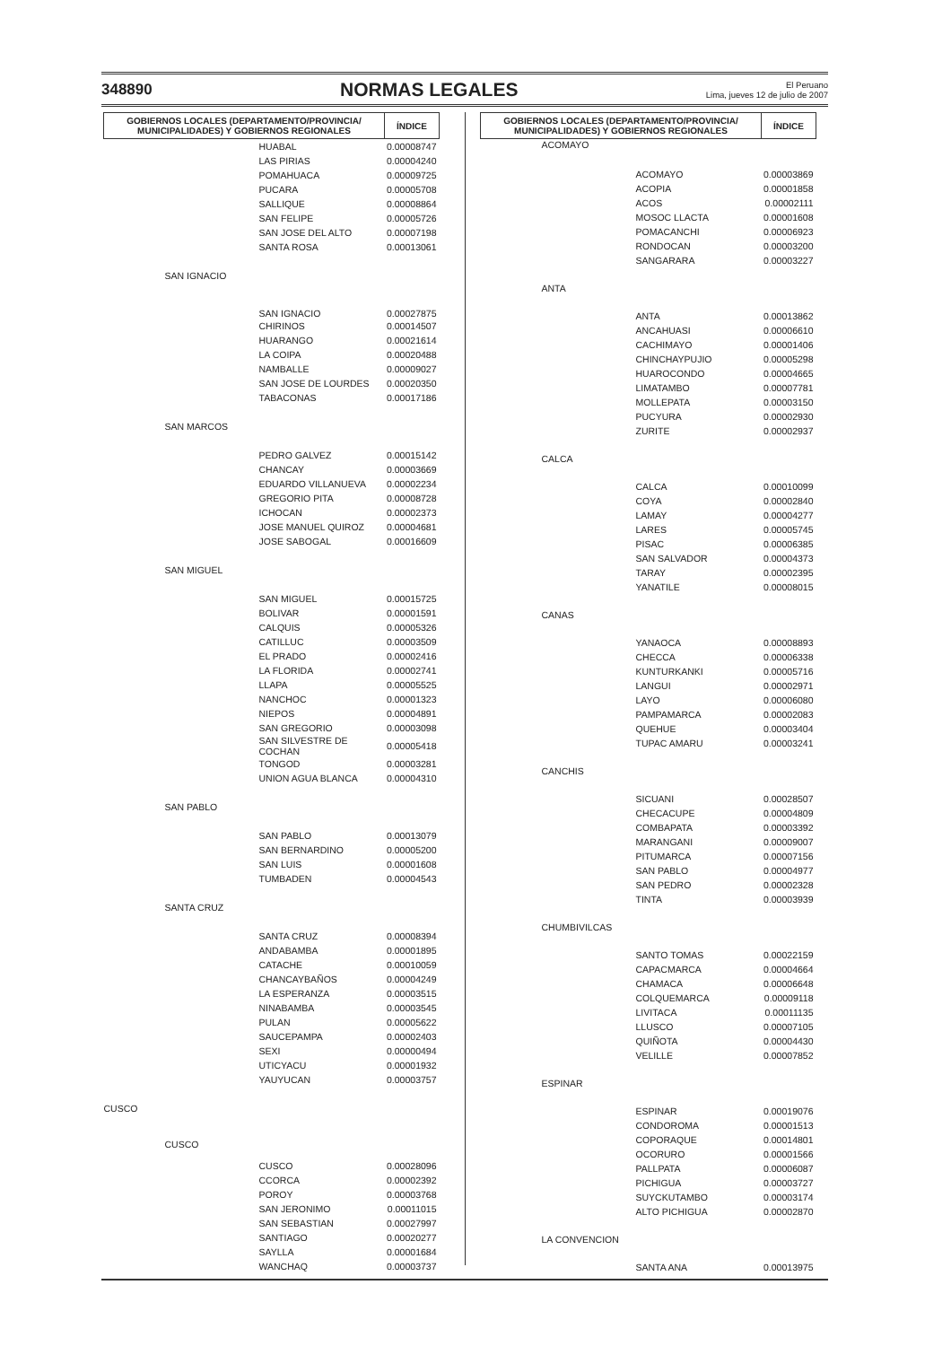348890 NORMAS LEGALES El Peruano
Lima, jueves 12 de julio de 2007
| GOBIERNOS LOCALES (DEPARTAMENTO/PROVINCIA/ MUNICIPALIDADES) Y GOBIERNOS REGIONALES | | | ÍNDICE |
| --- | --- | --- | --- |
| | | HUABAL | 0.00008747 |
| | | LAS PIRIAS | 0.00004240 |
| | | POMAHUACA | 0.00009725 |
| | | PUCARA | 0.00005708 |
| | | SALLIQUE | 0.00008864 |
| | | SAN FELIPE | 0.00005726 |
| | | SAN JOSE DEL ALTO | 0.00007198 |
| | | SANTA ROSA | 0.00013061 |
| | SAN IGNACIO | | |
| | | SAN IGNACIO | 0.00027875 |
| | | CHIRINOS | 0.00014507 |
| | | HUARANGO | 0.00021614 |
| | | LA COIPA | 0.00020488 |
| | | NAMBALLE | 0.00009027 |
| | | SAN JOSE DE LOURDES | 0.00020350 |
| | | TABACONAS | 0.00017186 |
| | SAN MARCOS | | |
| | | PEDRO GALVEZ | 0.00015142 |
| | | CHANCAY | 0.00003669 |
| | | EDUARDO VILLANUEVA | 0.00002234 |
| | | GREGORIO PITA | 0.00008728 |
| | | ICHOCAN | 0.00002373 |
| | | JOSE MANUEL QUIROZ | 0.00004681 |
| | | JOSE SABOGAL | 0.00016609 |
| | SAN MIGUEL | | |
| | | SAN MIGUEL | 0.00015725 |
| | | BOLIVAR | 0.00001591 |
| | | CALQUIS | 0.00005326 |
| | | CATILLUC | 0.00003509 |
| | | EL PRADO | 0.00002416 |
| | | LA FLORIDA | 0.00002741 |
| | | LLAPA | 0.00005525 |
| | | NANCHOC | 0.00001323 |
| | | NIEPOS | 0.00004891 |
| | | SAN GREGORIO | 0.00003098 |
| | | SAN SILVESTRE DE COCHAN | 0.00005418 |
| | | TONGOD | 0.00003281 |
| | | UNION AGUA BLANCA | 0.00004310 |
| | SAN PABLO | | |
| | | SAN PABLO | 0.00013079 |
| | | SAN BERNARDINO | 0.00005200 |
| | | SAN LUIS | 0.00001608 |
| | | TUMBADEN | 0.00004543 |
| | SANTA CRUZ | | |
| | | SANTA CRUZ | 0.00008394 |
| | | ANDABAMBA | 0.00001895 |
| | | CATACHE | 0.00010059 |
| | | CHANCAYBAÑOS | 0.00004249 |
| | | LA ESPERANZA | 0.00003515 |
| | | NINABAMBA | 0.00003545 |
| | | PULAN | 0.00005622 |
| | | SAUCEPAMPA | 0.00002403 |
| | | SEXI | 0.00000494 |
| | | UTICYACU | 0.00001932 |
| | | YAUYUCAN | 0.00003757 |
| CUSCO | | | |
| | CUSCO | | |
| | | CUSCO | 0.00028096 |
| | | CCORCA | 0.00002392 |
| | | POROY | 0.00003768 |
| | | SAN JERONIMO | 0.00011015 |
| | | SAN SEBASTIAN | 0.00027997 |
| | | SANTIAGO | 0.00020277 |
| | | SAYLLA | 0.00001684 |
| | | WANCHAQ | 0.00003737 |
| GOBIERNOS LOCALES (DEPARTAMENTO/PROVINCIA/ MUNICIPALIDADES) Y GOBIERNOS REGIONALES | | | ÍNDICE |
| --- | --- | --- | --- |
| | ACOMAYO | | |
| | | ACOMAYO | 0.00003869 |
| | | ACOPIA | 0.00001858 |
| | | ACOS | 0.00002111 |
| | | MOSOC LLACTA | 0.00001608 |
| | | POMACANCHI | 0.00006923 |
| | | RONDOCAN | 0.00003200 |
| | | SANGARARA | 0.00003227 |
| | ANTA | | |
| | | ANTA | 0.00013862 |
| | | ANCAHUASI | 0.00006610 |
| | | CACHIMAYO | 0.00001406 |
| | | CHINCHAYPUJIO | 0.00005298 |
| | | HUAROCONDO | 0.00004665 |
| | | LIMATAMBO | 0.00007781 |
| | | MOLLEPATA | 0.00003150 |
| | | PUCYURA | 0.00002930 |
| | | ZURITE | 0.00002937 |
| | CALCA | | |
| | | CALCA | 0.00010099 |
| | | COYA | 0.00002840 |
| | | LAMAY | 0.00004277 |
| | | LARES | 0.00005745 |
| | | PISAC | 0.00006385 |
| | | SAN SALVADOR | 0.00004373 |
| | | TARAY | 0.00002395 |
| | | YANATILE | 0.00008015 |
| | CANAS | | |
| | | YANAOCA | 0.00008893 |
| | | CHECCA | 0.00006338 |
| | | KUNTURKANKI | 0.00005716 |
| | | LANGUI | 0.00002971 |
| | | LAYO | 0.00006080 |
| | | PAMPAMARCA | 0.00002083 |
| | | QUEHUE | 0.00003404 |
| | | TUPAC AMARU | 0.00003241 |
| | CANCHIS | | |
| | | SICUANI | 0.00028507 |
| | | CHECACUPE | 0.00004809 |
| | | COMBAPATA | 0.00003392 |
| | | MARANGANI | 0.00009007 |
| | | PITUMARCA | 0.00007156 |
| | | SAN PABLO | 0.00004977 |
| | | SAN PEDRO | 0.00002328 |
| | | TINTA | 0.00003939 |
| | CHUMBIVILCAS | | |
| | | SANTO TOMAS | 0.00022159 |
| | | CAPACMARCA | 0.00004664 |
| | | CHAMACA | 0.00006648 |
| | | COLQUEMARCA | 0.00009118 |
| | | LIVITACA | 0.00011135 |
| | | LLUSCO | 0.00007105 |
| | | QUIÑOTA | 0.00004430 |
| | | VELILLE | 0.00007852 |
| | ESPINAR | | |
| | | ESPINAR | 0.00019076 |
| | | CONDOROMA | 0.00001513 |
| | | COPORAQUE | 0.00014801 |
| | | OCORURO | 0.00001566 |
| | | PALLPATA | 0.00006087 |
| | | PICHIGUA | 0.00003727 |
| | | SUYCKUTAMBO | 0.00003174 |
| | | ALTO PICHIGUA | 0.00002870 |
| | LA CONVENCION | | |
| | | SANTA ANA | 0.00013975 |